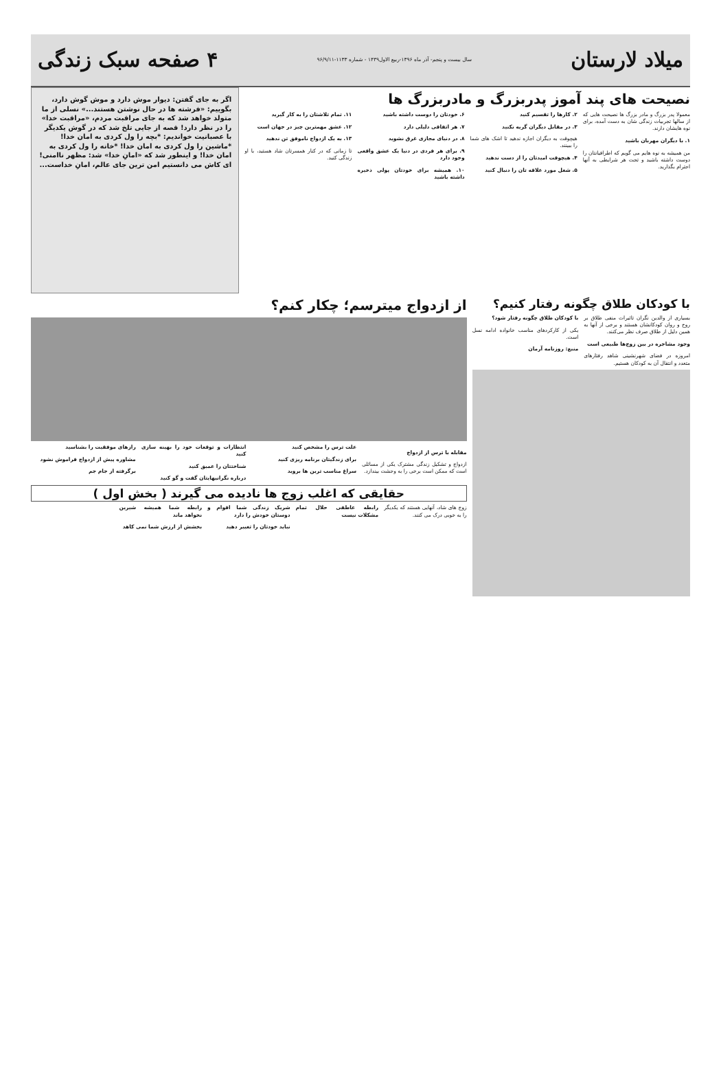میلاد لارستان
سال بیست و پنجم- آذر ماه ۱۳۹۶-ربیع الاول۱۴۳۹ - شماره ۱۱۳۳-۹۶/۹/۱۱
۴ صفحه سبک زندگی
نصیحت های پند آموز پدربزرگ و مادربزرگ ها
معمولا پدر بزرگ و مادر بزرگ ها نصیحت هایی که از سالها تجربیات زندگی شان به دست آمده، برای نوه هایشان دارند.
۱. با دیگران مهربان باشید
من همیشه به نوه هایم می گویم که اطرافیانتان را دوست داشته باشید و تحت هر شرایطی به آنها احترام بگذارید.
۲. کارها را تقسیم کنید
۳. در مقابل دیگران گریه نکنید
هیچوقت به دیگران اجازه ندهید تا اشک های شما را ببینند.
۴. هیچوقت امیدتان را از دست ندهید
۵. شغل مورد علاقه تان را دنبال کنید
۶. خودتان را دوست داشته باشید
۷. هر اتفاقی دلیلی دارد
۸. در دنیای مجازی غرق نشوید
۹. برای هر فردی در دنیا یک عشق واقعی وجود دارد
۱۰. همیشه برای خودتان پولی ذخیره داشته باشید
۱۱. تمام تلاشتان را به کار گیرید
۱۲. عشق مهمترین چیز در جهان است
۱۳. به یک ازدواج ناموفق تن ندهید
تا زمانی که در کنار همسرتان شاد هستید، با او زندگی کنید.
اگر به جای گفتن: دیوار موش دارد و موش گوش دارد، بگوییم: «فرشته ها در حال نوشتن هستند...» نسلی از ما متولد خواهد شد که به جای مراقبت مردم، «مراقبت خدا» را در نظر دارد! قصه از جایی تلخ شد که در گوش یکدیگر با عصبانیت خواندیم: *بچه را ول کردی به امان خدا! *ماشین را ول کردی به امان خدا! *خانه را ول کردی به امان خدا! و اینطور شد که «امانِ خدا» شد: مظهر ناامنی! ای کاش می دانستیم امن ترین جای عالم، امانِ خداست...
با کودکان طلاق چگونه رفتار کنیم؟
بسیاری از والدین نگران تاثیرات منفی طلاق بر روح و روان کودکانشان هستند و برخی از آنها به همین دلیل از طلاق صرف نظر می‌کنند.
وجود مشاجره در بین زوج‌ها طبیعی است
امروزه در فضای شهرنشینی شاهد رفتارهای متعدد و انتقال آن به کودکان هستیم.
با کودکان طلاق چگونه رفتار شود؟
یکی از کارکردهای مناسب خانواده ادامه نسل است.
منبع: روزنامه آرمان
از ازدواج میترسم؛ چکار کنم؟
مقابله با ترس از ازدواج
ازدواج و تشکیل زندگی مشترک یکی از مسائلی است که ممکن است برخی را به وحشت بیندازد.
علت ترس را مشخص کنید
برای زندگیتان برنامه ریزی کنید
سراغ مناسب ترین ها بروید
انتظارات و توقعات خود را بهینه سازی کنید
شناختتان را عمیق کنید
درباره نگرانیهایتان گفت و گو کنید
رازهای موفقیت را بشناسید
مشاوره پیش از ازدواج فراموش نشود
برگرفته از جام جم
حقایقی که اغلب زوج ها نادیده می گیرند ( بخش اول )
زوج های شاد، آنهایی هستند که یکدیگر را به خوبی درک می کنند.
رابطه عاطفی حلال تمام مشکلات نیست
شریک زندگی شما اقوام و دوستان خودش را دارد
نباید خودتان را تغییر دهید
رابطه شما همیشه شیرین نخواهد ماند
بخشش از ارزش شما نمی کاهد